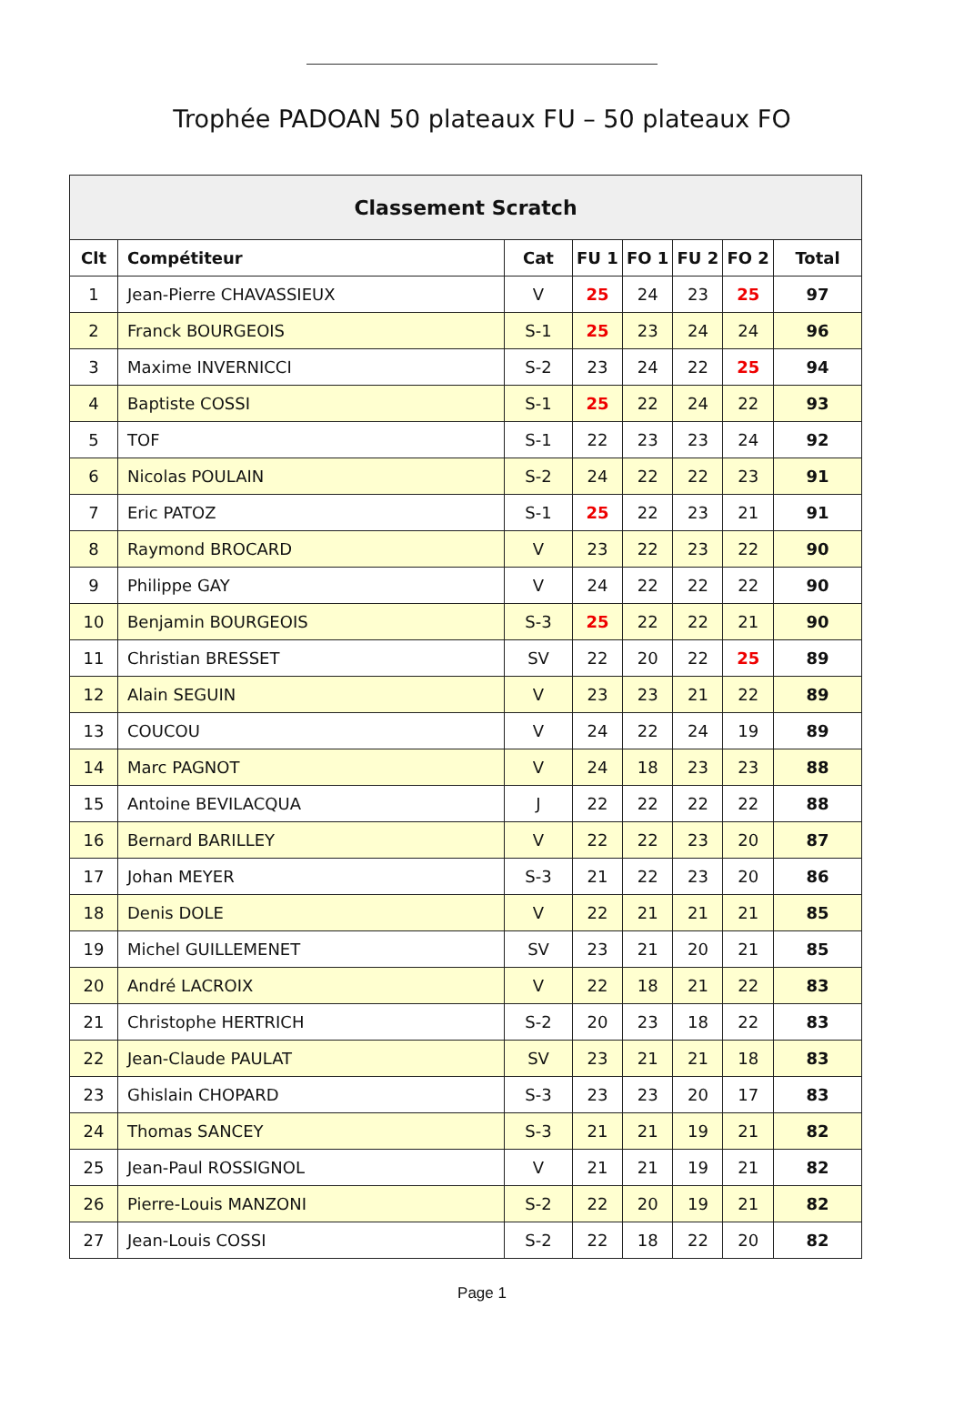Trophée PADOAN 50 plateaux FU – 50 plateaux FO
| Classement Scratch | | | | | | | |
| --- | --- | --- | --- | --- | --- | --- | --- |
| Clt | Compétiteur | Cat | FU 1 | FO 1 | FU 2 | FO 2 | Total |
| 1 | Jean-Pierre CHAVASSIEUX | V | 25 | 24 | 23 | 25 | 97 |
| 2 | Franck BOURGEOIS | S-1 | 25 | 23 | 24 | 24 | 96 |
| 3 | Maxime INVERNICCI | S-2 | 23 | 24 | 22 | 25 | 94 |
| 4 | Baptiste COSSI | S-1 | 25 | 22 | 24 | 22 | 93 |
| 5 | TOF | S-1 | 22 | 23 | 23 | 24 | 92 |
| 6 | Nicolas POULAIN | S-2 | 24 | 22 | 22 | 23 | 91 |
| 7 | Eric PATOZ | S-1 | 25 | 22 | 23 | 21 | 91 |
| 8 | Raymond BROCARD | V | 23 | 22 | 23 | 22 | 90 |
| 9 | Philippe GAY | V | 24 | 22 | 22 | 22 | 90 |
| 10 | Benjamin BOURGEOIS | S-3 | 25 | 22 | 22 | 21 | 90 |
| 11 | Christian BRESSET | SV | 22 | 20 | 22 | 25 | 89 |
| 12 | Alain SEGUIN | V | 23 | 23 | 21 | 22 | 89 |
| 13 | COUCOU | V | 24 | 22 | 24 | 19 | 89 |
| 14 | Marc PAGNOT | V | 24 | 18 | 23 | 23 | 88 |
| 15 | Antoine BEVILACQUA | J | 22 | 22 | 22 | 22 | 88 |
| 16 | Bernard BARILLEY | V | 22 | 22 | 23 | 20 | 87 |
| 17 | Johan MEYER | S-3 | 21 | 22 | 23 | 20 | 86 |
| 18 | Denis DOLE | V | 22 | 21 | 21 | 21 | 85 |
| 19 | Michel GUILLEMENET | SV | 23 | 21 | 20 | 21 | 85 |
| 20 | André LACROIX | V | 22 | 18 | 21 | 22 | 83 |
| 21 | Christophe HERTRICH | S-2 | 20 | 23 | 18 | 22 | 83 |
| 22 | Jean-Claude PAULAT | SV | 23 | 21 | 21 | 18 | 83 |
| 23 | Ghislain CHOPARD | S-3 | 23 | 23 | 20 | 17 | 83 |
| 24 | Thomas SANCEY | S-3 | 21 | 21 | 19 | 21 | 82 |
| 25 | Jean-Paul ROSSIGNOL | V | 21 | 21 | 19 | 21 | 82 |
| 26 | Pierre-Louis MANZONI | S-2 | 22 | 20 | 19 | 21 | 82 |
| 27 | Jean-Louis COSSI | S-2 | 22 | 18 | 22 | 20 | 82 |
Page 1